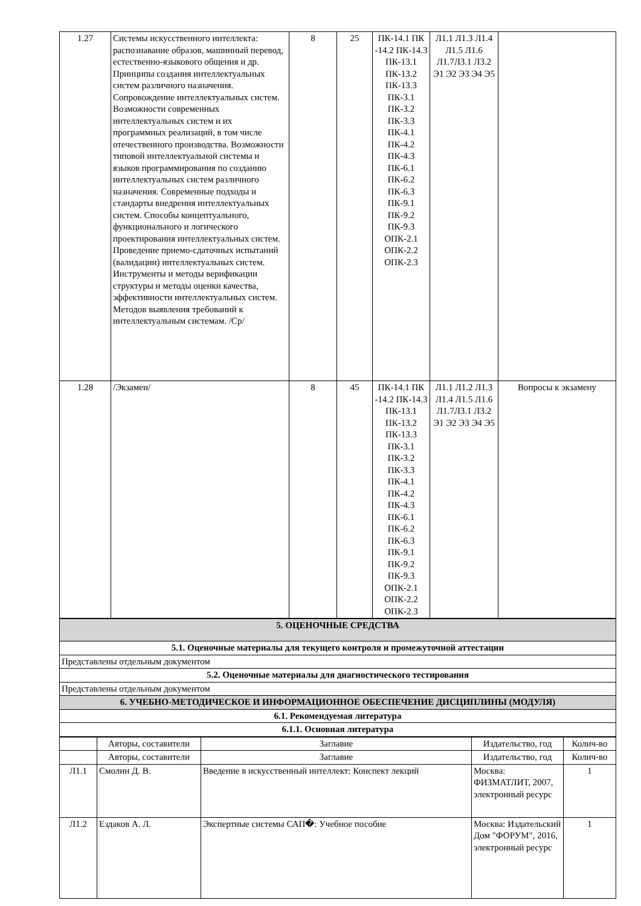| 1.27 | Системы искусственного интеллекта: распознавание образов, машинный перевод, естественно-языкового общения и др. Принципы создания интеллектуальных систем различного назначения. Сопровождение интеллектуальных систем. Возможности современных интеллектуальных систем и их программных реализаций, в том числе отечественного производства. Возможности типовой интеллектуальной системы и языков программирования по созданию интеллектуальных систем различного назначения. Современные подходы и стандарты внедрения интеллектуальных систем. Способы концептуального, функционального и логического проектирования интеллектуальных систем. Проведение приемо-сдаточных испытаний (валидации) интеллектуальных систем. Инструменты и методы верификации структуры и методы оценки качества, эффективности интеллектуальных систем. Методов выявления требований к интеллектуальным системам. /Ср/ | 8 | 25 | ПК-14.1 ПК -14.2 ПК-14.3 ПК-13.1 ПК-13.2 ПК-13.3 ПК-3.1 ПК-3.2 ПК-3.3 ПК-4.1 ПК-4.2 ПК-4.3 ПК-6.1 ПК-6.2 ПК-6.3 ПК-9.1 ПК-9.2 ПК-9.3 ОПК-2.1 ОПК-2.2 ОПК-2.3 | Л1.1 Л1.3 Л1.4 Л1.5 Л1.6 Л1.7Л3.1 Л3.2 Э1 Э2 Э3 Э4 Э5 | |
| 1.28 | /Экзамен/ | 8 | 45 | ПК-14.1 ПК -14.2 ПК-14.3 ПК-13.1 ПК-13.2 ПК-13.3 ПК-3.1 ПК-3.2 ПК-3.3 ПК-4.1 ПК-4.2 ПК-4.3 ПК-6.1 ПК-6.2 ПК-6.3 ПК-9.1 ПК-9.2 ПК-9.3 ОПК-2.1 ОПК-2.2 ОПК-2.3 | Л1.1 Л1.2 Л1.3 Л1.4 Л1.5 Л1.6 Л1.7Л3.1 Л3.2 Э1 Э2 Э3 Э4 Э5 | Вопросы к экзамену |
| 5. ОЦЕНОЧНЫЕ СРЕДСТВА |
| 5.1. Оценочные материалы для текущего контроля и промежуточной аттестации |
| Представлены отдельным документом |
| 5.2. Оценочные материалы для диагностического тестирования |
| Представлены отдельным документом |
| 6. УЧЕБНО-МЕТОДИЧЕСКОЕ И ИНФОРМАЦИОННОЕ ОБЕСПЕЧЕНИЕ ДИСЦИПЛИНЫ (МОДУЛЯ) |
| 6.1. Рекомендуемая литература |
| 6.1.1. Основная литература |
| | Авторы, составители | Заглавие | Издательство, год | Колич-во |
| --- | --- | --- | --- | --- |
| | Авторы, составители | Заглавие | Издательство, год | Колич-во |
| Л1.1 | Смолин Д. В. | Введение в искусственный интеллект: Конспект лекций | Москва: ФИЗМАТЛИТ, 2007, электронный ресурс | 1 |
| Л1.2 | Ездаков А. Л. | Экспертные системы САП�: Учебное пособие | Москва: Издательский Дом "ФОРУМ", 2016, электронный ресурс | 1 |